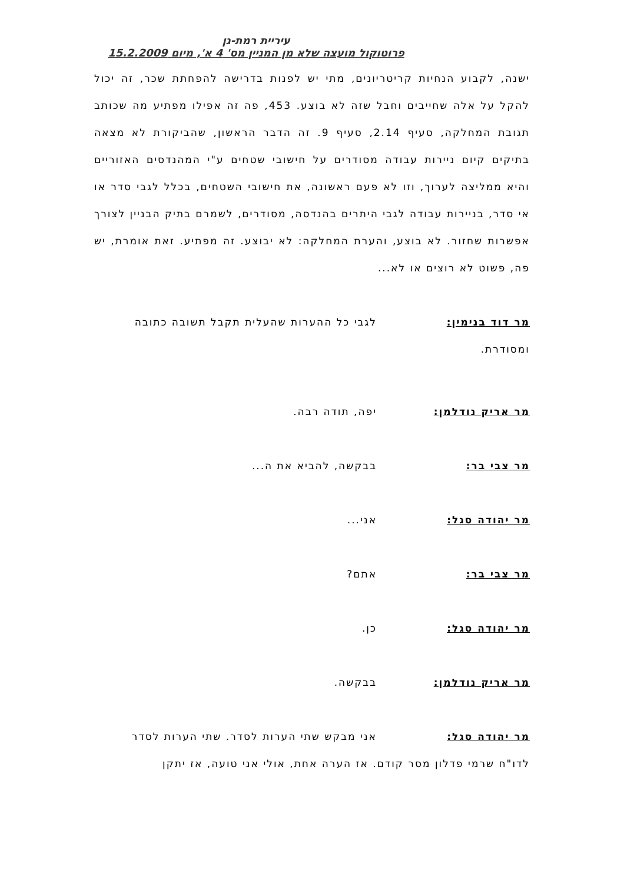עיריית רמת-גן
פרוטוקול מועצה שלא מן המניין מס' 4 א', מיום 15.2.2009
ישנה, לקבוע הנחיות קריטריונים, מתי יש לפנות בדרישה להפחתת שכר, זה יכול להקל על אלה שחייבים וחבל שזה לא בוצע. 453, פה זה אפילו מפתיע מה שכותב תגובת המחלקה, סעיף 2.14, סעיף 9. זה הדבר הראשון, שהביקורת לא מצאה בתיקים קיום ניירות עבודה מסודרים על חישובי שטחים ע"י המהנדסים האזוריים והיא ממליצה לערוך, וזו לא פעם ראשונה, את חישובי השטחים, בכלל לגבי סדר או אי סדר, בניירות עבודה לגבי היתרים בהנדסה, מסודרים, לשמרם בתיק הבניין לצורך אפשרות שחזור. לא בוצע, והערת המחלקה: לא יבוצע. זה מפתיע. זאת אומרת, יש פה, פשוט לא רוצים או לא...
מר דוד בנימין: לגבי כל ההערות שהעלית תקבל תשובה כתובה
ומסודרת.
מר אריק נודלמן: יפה, תודה רבה.
מר צבי בר: בבקשה, להביא את ה...
מר יהודה סגל: אני...
מר צבי בר: אתם?
מר יהודה סגל: כן.
מר אריק נודלמן: בבקשה.
מר יהודה סגל: אני מבקש שתי הערות לסדר. שתי הערות לסדר
לדו"ח שרמי פדלון מסר קודם. אז הערה אחת, אולי אני טועה, אז יתקן